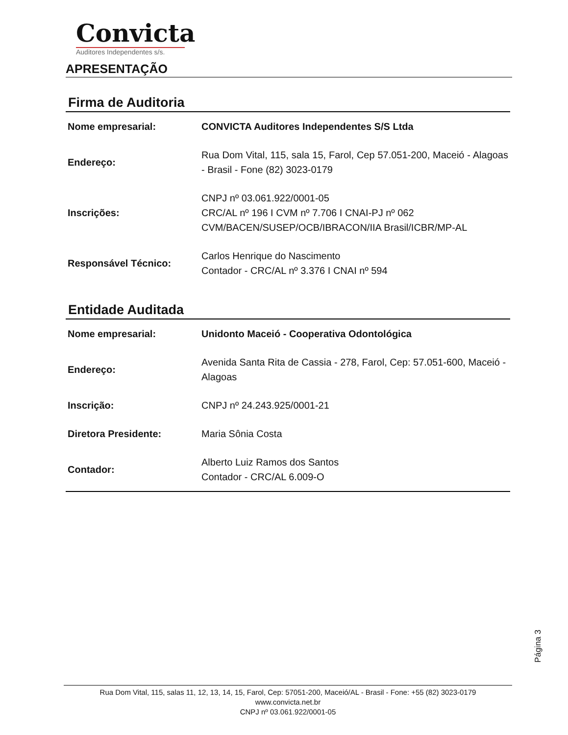Convicta
Auditores Independentes s/s.
APRESENTAÇÃO
Firma de Auditoria
| Nome empresarial: | CONVICTA Auditores Independentes S/S Ltda |
| Endereço: | Rua Dom Vital, 115, sala 15, Farol, Cep 57.051-200, Maceió - Alagoas - Brasil - Fone (82) 3023-0179 |
| Inscrições: | CNPJ nº 03.061.922/0001-05 CRC/AL nº 196 I CVM nº 7.706 I CNAI-PJ nº 062 CVM/BACEN/SUSEP/OCB/IBRACON/IIA Brasil/ICBR/MP-AL |
| Responsável Técnico: | Carlos Henrique do Nascimento Contador - CRC/AL nº 3.376 I CNAI nº 594 |
Entidade Auditada
| Nome empresarial: | Unidonto Maceió - Cooperativa Odontológica |
| Endereço: | Avenida Santa Rita de Cassia - 278, Farol, Cep: 57.051-600, Maceió - Alagoas |
| Inscrição: | CNPJ nº 24.243.925/0001-21 |
| Diretora Presidente: | Maria Sônia Costa |
| Contador: | Alberto Luiz Ramos dos Santos Contador - CRC/AL 6.009-O |
Página 3
Rua Dom Vital, 115, salas 11, 12, 13, 14, 15, Farol, Cep: 57051-200, Maceió/AL - Brasil - Fone: +55 (82) 3023-0179
www.convicta.net.br
CNPJ nº 03.061.922/0001-05